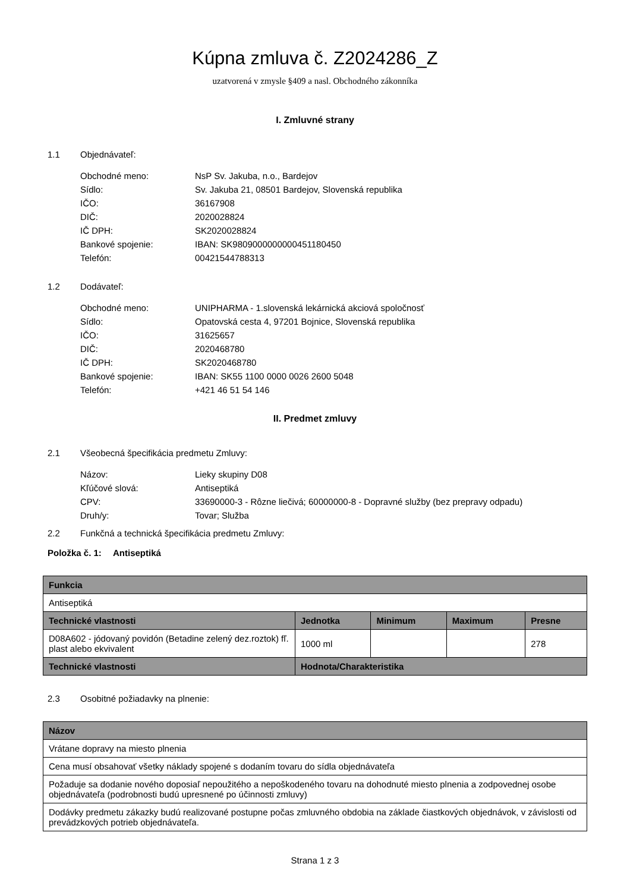Kúpna zmluva č. Z2024286_Z
uzatvorená v zmysle §409 a nasl. Obchodného zákonníka
I. Zmluvné strany
1.1 Objednávateľ:
| Obchodné meno: | NsP Sv. Jakuba, n.o., Bardejov |
| Sídlo: | Sv. Jakuba 21, 08501 Bardejov, Slovenská republika |
| IČO: | 36167908 |
| DIČ: | 2020028824 |
| IČ DPH: | SK2020028824 |
| Bankové spojenie: | IBAN: SK9809000000000451180450 |
| Telefón: | 00421544788313 |
1.2 Dodávateľ:
| Obchodné meno: | UNIPHARMA - 1.slovenská lekárnická akciová spoločnosť |
| Sídlo: | Opatovská cesta 4, 97201 Bojnice, Slovenská republika |
| IČO: | 31625657 |
| DIČ: | 2020468780 |
| IČ DPH: | SK2020468780 |
| Bankové spojenie: | IBAN: SK55 1100 0000 0026 2600 5048 |
| Telefón: | +421 46 51 54 146 |
II. Predmet zmluvy
2.1 Všeobecná špecifikácia predmetu Zmluvy:
| Názov: | Lieky skupiny D08 |
| Kľúčové slová: | Antiseptiká |
| CPV: | 33690000-3 - Rôzne liečivá; 60000000-8 - Dopravné služby (bez prepravy odpadu) |
| Druh/y: | Tovar; Služba |
2.2 Funkčná a technická špecifikácia predmetu Zmluvy:
Položka č. 1: Antiseptiká
| Funkcia | | | | |
| --- | --- | --- | --- | --- |
| Antiseptiká | | | | |
| Technické vlastnosti | Jednotka | Minimum | Maximum | Presne |
| D08A602 - jódovaný povidón (Betadine zelený dez.roztok) fľ. plast alebo ekvivalent | 1000 ml | | | 278 |
| Technické vlastnosti | Hodnota/Charakteristika | | | |
2.3 Osobitné požiadavky na plnenie:
| Názov |
| --- |
| Vrátane dopravy na miesto plnenia |
| Cena musí obsahovať všetky náklady spojené s dodaním tovaru do sídla objednávateľa |
| Požaduje sa dodanie nového doposiaľ nepoužitého a nepoškodeného tovaru na dohodnuté miesto plnenia a zodpovednej osobe objednávateľa (podrobnosti budú upresnené po účinnosti zmluvy) |
| Dodávky predmetu zákazky budú realizované postupne počas zmluvného obdobia na základe čiastkových objednávok, v závislosti od prevádzkových potrieb objednávateľa. |
Strana 1 z 3